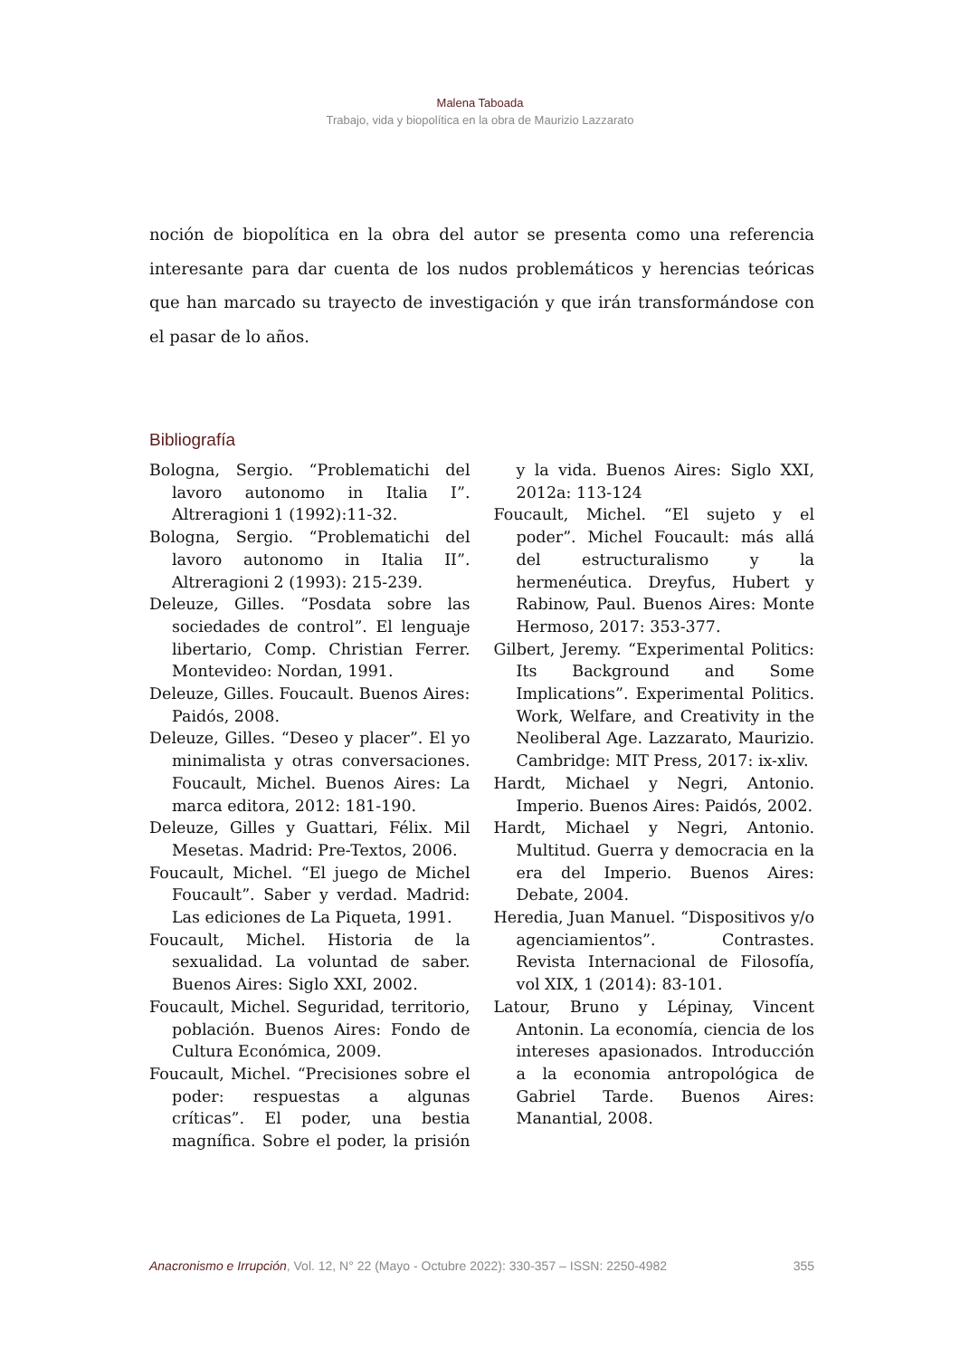Malena Taboada
Trabajo, vida y biopolítica en la obra de Maurizio Lazzarato
noción de biopolítica en la obra del autor se presenta como una referencia interesante para dar cuenta de los nudos problemáticos y herencias teóricas que han marcado su trayecto de investigación y que irán transformándose con el pasar de lo años.
Bibliografía
Bologna, Sergio. “Problematichi del lavoro autonomo in Italia I”. Altreragioni 1 (1992):11-32.
Bologna, Sergio. “Problematichi del lavoro autonomo in Italia II”. Altreragioni 2 (1993): 215-239.
Deleuze, Gilles. “Posdata sobre las sociedades de control”. El lenguaje libertario, Comp. Christian Ferrer. Montevideo: Nordan, 1991.
Deleuze, Gilles. Foucault. Buenos Aires: Paidós, 2008.
Deleuze, Gilles. “Deseo y placer”. El yo minimalista y otras conversaciones. Foucault, Michel. Buenos Aires: La marca editora, 2012: 181-190.
Deleuze, Gilles y Guattari, Félix. Mil Mesetas. Madrid: Pre-Textos, 2006.
Foucault, Michel. “El juego de Michel Foucault”. Saber y verdad. Madrid: Las ediciones de La Piqueta, 1991.
Foucault, Michel. Historia de la sexualidad. La voluntad de saber. Buenos Aires: Siglo XXI, 2002.
Foucault, Michel. Seguridad, territorio, población. Buenos Aires: Fondo de Cultura Económica, 2009.
Foucault, Michel. “Precisiones sobre el poder: respuestas a algunas críticas”. El poder, una bestia magnífica. Sobre el poder, la prisión y la vida. Buenos Aires: Siglo XXI, 2012a: 113-124
Foucault, Michel. “El sujeto y el poder”. Michel Foucault: más allá del estructuralismo y la hermenéutica. Dreyfus, Hubert y Rabinow, Paul. Buenos Aires: Monte Hermoso, 2017: 353-377.
Gilbert, Jeremy. “Experimental Politics: Its Background and Some Implications”. Experimental Politics. Work, Welfare, and Creativity in the Neoliberal Age. Lazzarato, Maurizio. Cambridge: MIT Press, 2017: ix-xliv.
Hardt, Michael y Negri, Antonio. Imperio. Buenos Aires: Paidós, 2002.
Hardt, Michael y Negri, Antonio. Multitud. Guerra y democracia en la era del Imperio. Buenos Aires: Debate, 2004.
Heredia, Juan Manuel. “Dispositivos y/o agenciamientos”. Contrastes. Revista Internacional de Filosofía, vol XIX, 1 (2014): 83-101.
Latour, Bruno y Lépinay, Vincent Antonin. La economía, ciencia de los intereses apasionados. Introducción a la economia antropológica de Gabriel Tarde. Buenos Aires: Manantial, 2008.
Anacronismo e Irrupción, Vol. 12, N° 22 (Mayo - Octubre 2022): 330-357 – ISSN: 2250-4982 355